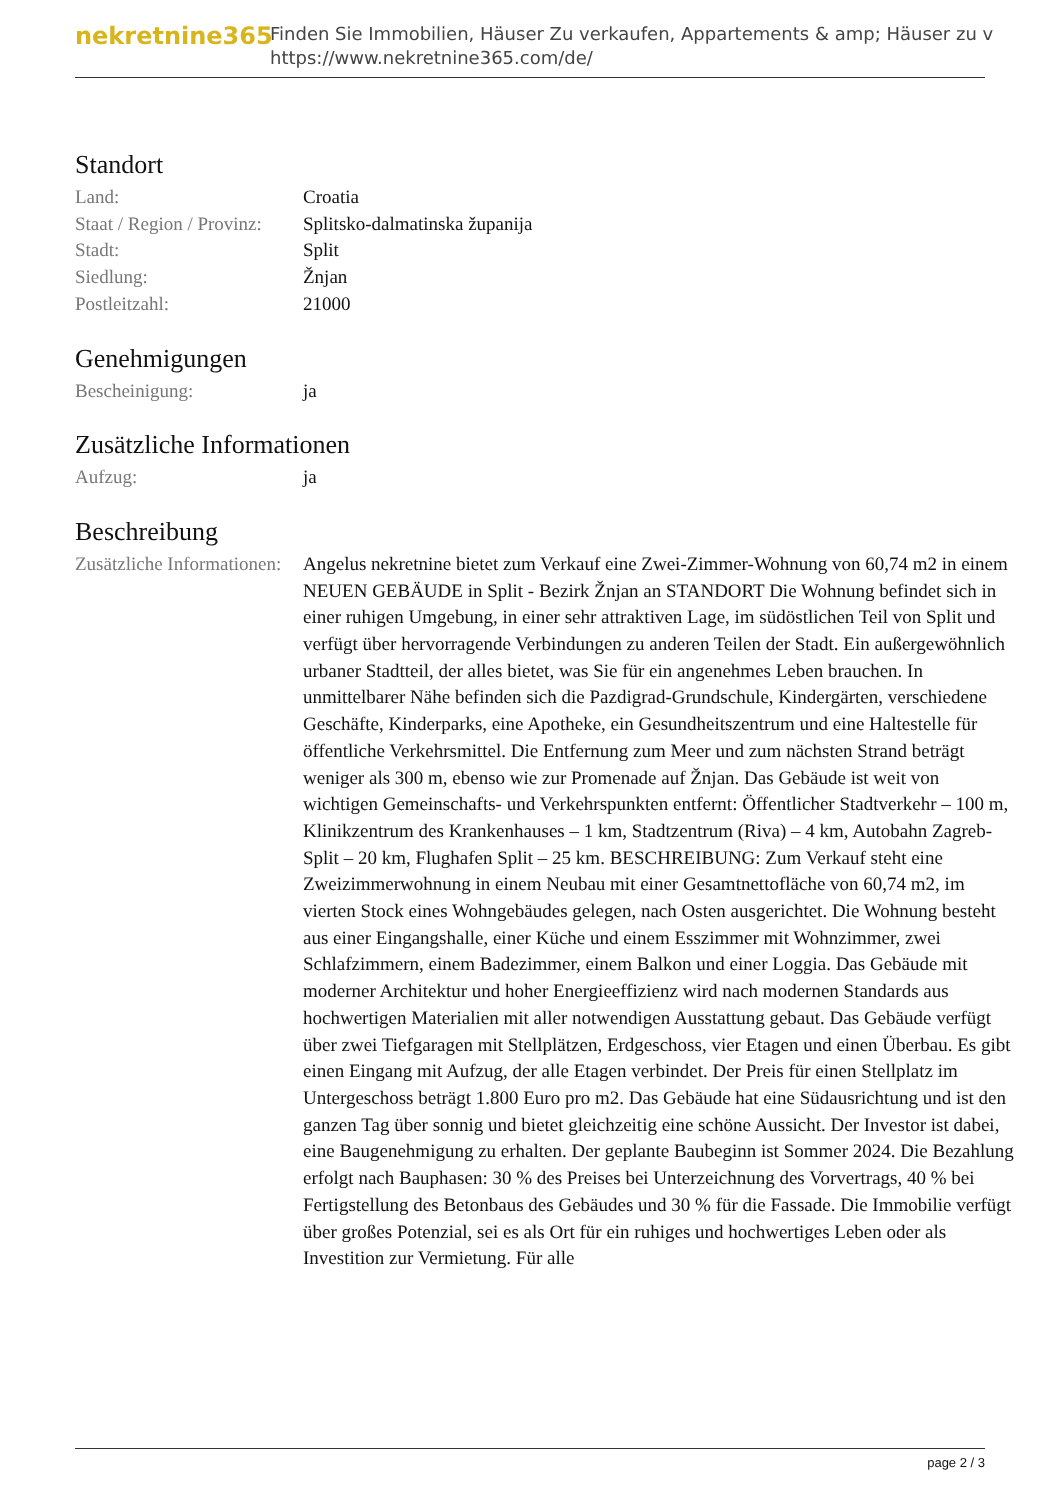nekretnine365
Finden Sie Immobilien, Häuser Zu verkaufen, Appartements & amp; Häuser zu v
https://www.nekretnine365.com/de/
Standort
| Land: | Croatia |
| Staat / Region / Provinz: | Splitsko-dalmatinska županija |
| Stadt: | Split |
| Siedlung: | Žnjan |
| Postleitzahl: | 21000 |
Genehmigungen
| Bescheinigung: | ja |
Zusätzliche Informationen
| Aufzug: | ja |
Beschreibung
| Zusätzliche Informationen: | Angelus nekretnine bietet zum Verkauf eine Zwei-Zimmer-Wohnung von 60,74 m2 in einem NEUEN GEBÄUDE in Split - Bezirk Žnjan an STANDORT Die Wohnung befindet sich in einer ruhigen Umgebung, in einer sehr attraktiven Lage, im südöstlichen Teil von Split und verfügt über hervorragende Verbindungen zu anderen Teilen der Stadt. Ein außergewöhnlich urbaner Stadtteil, der alles bietet, was Sie für ein angenehmes Leben brauchen. In unmittelbarer Nähe befinden sich die Pazdigrad-Grundschule, Kindergärten, verschiedene Geschäfte, Kinderparks, eine Apotheke, ein Gesundheitszentrum und eine Haltestelle für öffentliche Verkehrsmittel. Die Entfernung zum Meer und zum nächsten Strand beträgt weniger als 300 m, ebenso wie zur Promenade auf Žnjan. Das Gebäude ist weit von wichtigen Gemeinschafts- und Verkehrspunkten entfernt: Öffentlicher Stadtverkehr – 100 m, Klinikzentrum des Krankenhauses – 1 km, Stadtzentrum (Riva) – 4 km, Autobahn Zagreb-Split – 20 km, Flughafen Split – 25 km. BESCHREIBUNG: Zum Verkauf steht eine Zweizimmerwohnung in einem Neubau mit einer Gesamtnettofläche von 60,74 m2, im vierten Stock eines Wohngebäudes gelegen, nach Osten ausgerichtet. Die Wohnung besteht aus einer Eingangshalle, einer Küche und einem Esszimmer mit Wohnzimmer, zwei Schlafzimmern, einem Badezimmer, einem Balkon und einer Loggia. Das Gebäude mit moderner Architektur und hoher Energieeffizienz wird nach modernen Standards aus hochwertigen Materialien mit aller notwendigen Ausstattung gebaut. Das Gebäude verfügt über zwei Tiefgaragen mit Stellplätzen, Erdgeschoss, vier Etagen und einen Überbau. Es gibt einen Eingang mit Aufzug, der alle Etagen verbindet. Der Preis für einen Stellplatz im Untergeschoss beträgt 1.800 Euro pro m2. Das Gebäude hat eine Südausrichtung und ist den ganzen Tag über sonnig und bietet gleichzeitig eine schöne Aussicht. Der Investor ist dabei, eine Baugenehmigung zu erhalten. Der geplante Baubeginn ist Sommer 2024. Die Bezahlung erfolgt nach Bauphasen: 30 % des Preises bei Unterzeichnung des Vorvertrags, 40 % bei Fertigstellung des Betonbaus des Gebäudes und 30 % für die Fassade. Die Immobilie verfügt über großes Potenzial, sei es als Ort für ein ruhiges und hochwertiges Leben oder als Investition zur Vermietung. Für alle |
page 2 / 3